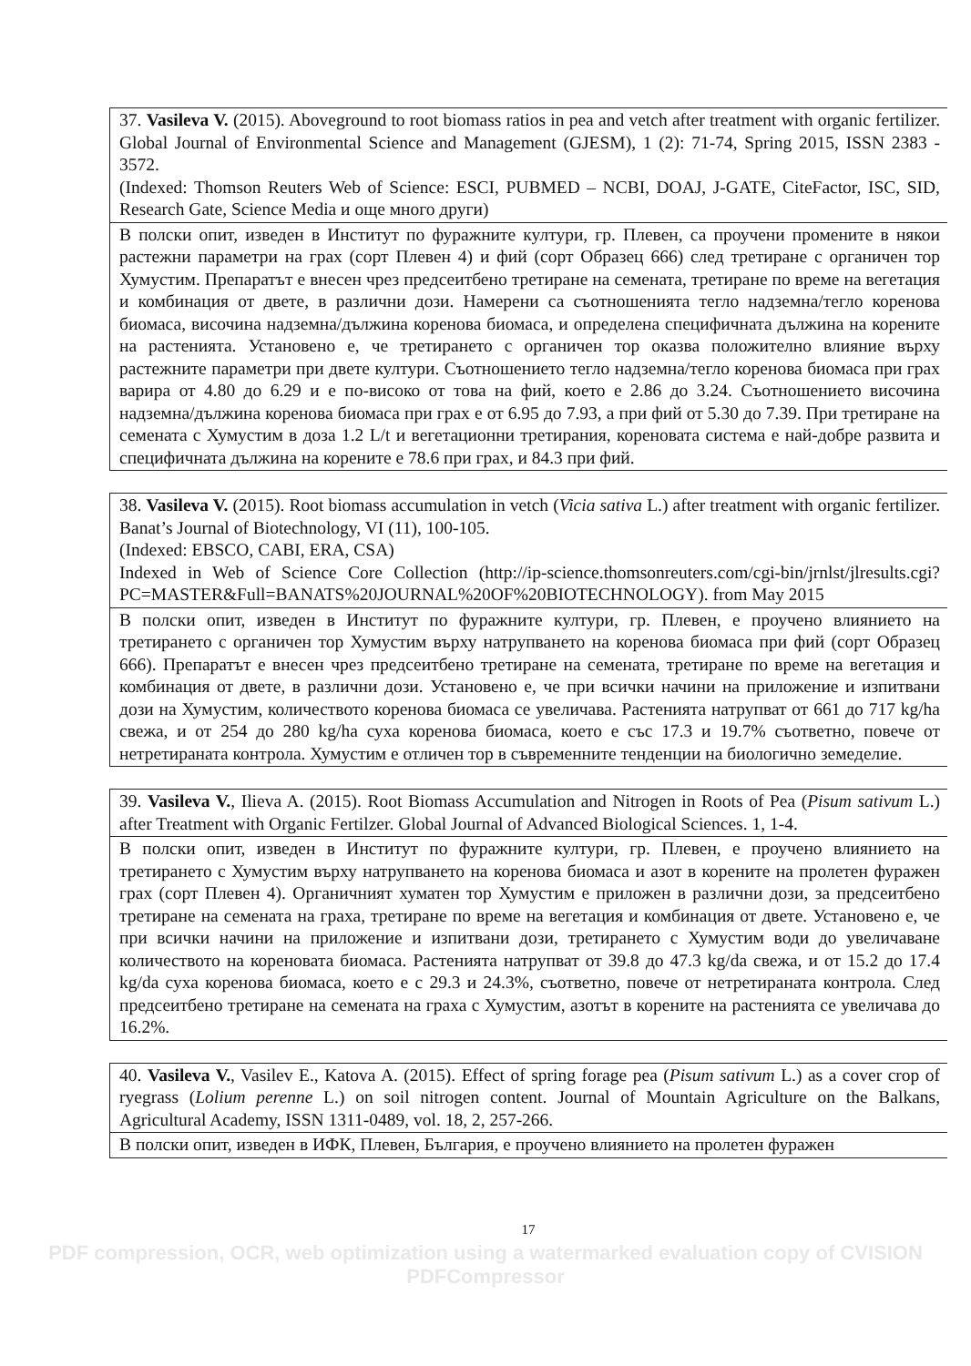| 37. Vasileva V. (2015). Aboveground to root biomass ratios in pea and vetch after treatment with organic fertilizer. Global Journal of Environmental Science and Management (GJESM), 1 (2): 71-74, Spring 2015, ISSN 2383 - 3572. (Indexed: Thomson Reuters Web of Science: ESCI, PUBMED – NCBI, DOAJ, J-GATE, CiteFactor, ISC, SID, Research Gate, Science Media и още много други) |
| В полски опит, изведен в Институт по фуражните култури, гр. Плевен, са проучени промените в някои растежни параметри на грах (сорт Плевен 4) и фий (сорт Образец 666) след третиране с органичен тор Хумустим. Препаратът е внесен чрез предсеитбено третиране на семената, третиране по време на вегетация и комбинация от двете, в различни дози. Намерени са съотношенията тегло надземна/тегло коренова биомаса, височина надземна/дължина коренова биомаса, и определена специфичната дължина на корените на растенията. Установено е, че третирането с органичен тор оказва положително влияние върху растежните параметри при двете култури. Съотношението тегло надземна/тегло коренова биомаса при грах варира от 4.80 до 6.29 и е по-високо от това на фий, което е 2.86 до 3.24. Съотношението височина надземна/дължина коренова биомаса при грах е от 6.95 до 7.93, а при фий от 5.30 до 7.39. При третиране на семената с Хумустим в доза 1.2 L/t и вегетационни третирания, кореновата система е най-добре развита и специфичната дължина на корените е 78.6 при грах, и 84.3 при фий. |
| 38. Vasileva V. (2015). Root biomass accumulation in vetch ( Vicia sativa L.) after treatment with organic fertilizer. Banat’s Journal of Biotechnology, VI (11), 100-105. (Indexed: EBSCO, CABI, ERA, CSA) Indexed in Web of Science Core Collection (http://ip-science.thomsonreuters.com/cgi-bin/jrnlst/jlresults.cgi?PC=MASTER&Full=BANATS%20JOURNAL%20OF%20BIOTECHNOLOGY). from May 2015 |
| В полски опит, изведен в Институт по фуражните култури, гр. Плевен, е проучено влиянието на третирането с органичен тор Хумустим върху натрупването на коренова биомаса при фий (сорт Образец 666). Препаратът е внесен чрез предсеитбено третиране на семената, третиране по време на вегетация и комбинация от двете, в различни дози. Установено е, че при всички начини на приложение и изпитвани дози на Хумустим, количеството коренова биомаса се увеличава. Растенията натрупват от 661 до 717 kg/ha свежа, и от 254 до 280 kg/ha суха коренова биомаса, което е със 17.3 и 19.7% съответно, повече от нетретираната контрола. Хумустим е отличен тор в съвременните тенденции на биологично земеделие. |
| 39. Vasileva V. , Ilieva A. (2015). Root Biomass Accumulation and Nitrogen in Roots of Pea ( Pisum sativum L.) after Treatment with Organic Fertilzer. Global Journal of Advanced Biological Sciences. 1, 1-4. |
| В полски опит, изведен в Институт по фуражните култури, гр. Плевен, е проучено влиянието на третирането с Хумустим върху натрупването на коренова биомаса и азот в корените на пролетен фуражен грах (сорт Плевен 4). Органичният хуматен тор Хумустим е приложен в различни дози, за предсеитбено третиране на семената на граха, третиране по време на вегетация и комбинация от двете. Установено е, че при всички начини на приложение и изпитвани дози, третирането с Хумустим води до увеличаване количеството на кореновата биомаса. Растенията натрупват от 39.8 до 47.3 kg/da свежа, и от 15.2 до 17.4 kg/da суха коренова биомаса, което е с 29.3 и 24.3%, съответно, повече от нетретираната контрола. След предсеитбено третиране на семената на граха с Хумустим, азотът в корените на растенията се увеличава до 16.2%. |
| 40. Vasileva V. , Vasilev E., Katova A. (2015). Effect of spring forage pea ( Pisum sativum L.) as a cover crop of ryegrass ( Lolium perenne L.) on soil nitrogen content. Journal of Mountain Agriculture on the Balkans, Agricultural Academy, ISSN 1311-0489, vol. 18, 2, 257-266. |
| В полски опит, изведен в ИФК, Плевен, България, е проучено влиянието на пролетен фуражен |
17
PDF compression, OCR, web optimization using a watermarked evaluation copy of CVISION PDFCompressor